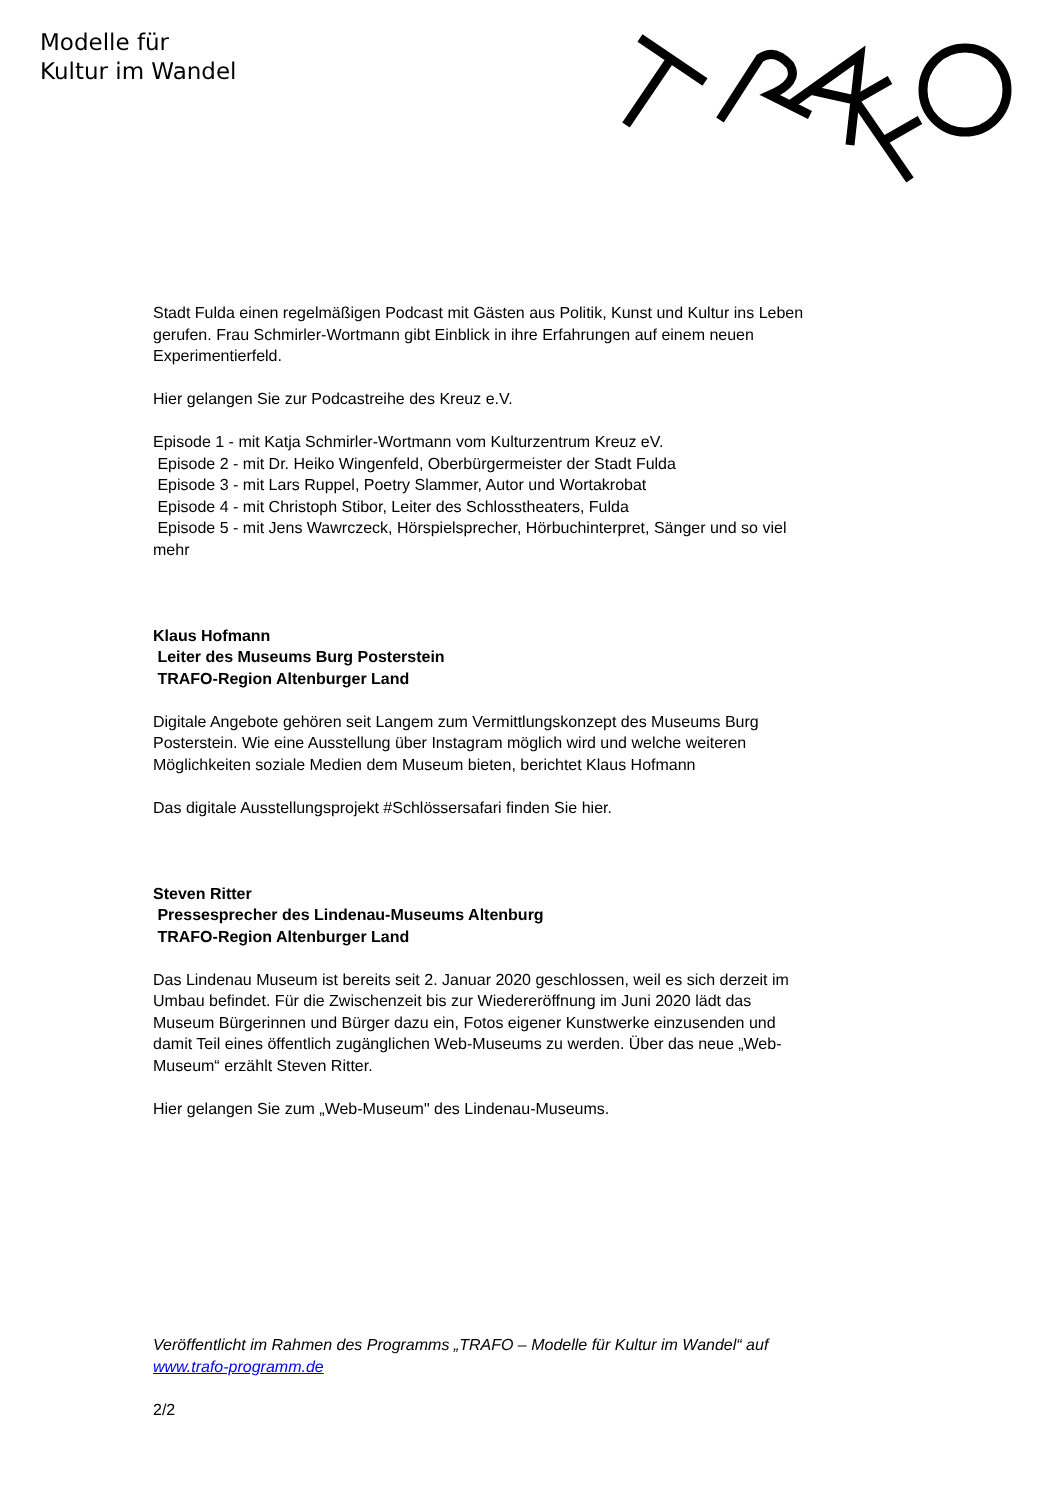Modelle für
Kultur im Wandel
Stadt Fulda einen regelmäßigen Podcast mit Gästen aus Politik, Kunst und Kultur ins Leben gerufen. Frau Schmirler-Wortmann gibt Einblick in ihre Erfahrungen auf einem neuen Experimentierfeld.
Hier gelangen Sie zur Podcastreihe des Kreuz e.V.
Episode 1 - mit Katja Schmirler-Wortmann vom Kulturzentrum Kreuz eV.
Episode 2 - mit Dr. Heiko Wingenfeld, Oberbürgermeister der Stadt Fulda
Episode 3 - mit Lars Ruppel, Poetry Slammer, Autor und Wortakrobat
Episode 4 - mit Christoph Stibor, Leiter des Schlosstheaters, Fulda
Episode 5 - mit Jens Wawrczeck, Hörspielsprecher, Hörbuchinterpret, Sänger und so viel mehr
Klaus Hofmann
Leiter des Museums Burg Posterstein
TRAFO-Region Altenburger Land
Digitale Angebote gehören seit Langem zum Vermittlungskonzept des Museums Burg Posterstein. Wie eine Ausstellung über Instagram möglich wird und welche weiteren Möglichkeiten soziale Medien dem Museum bieten, berichtet Klaus Hofmann
Das digitale Ausstellungsprojekt #Schlössersafari finden Sie hier.
Steven Ritter
Pressesprecher des Lindenau-Museums Altenburg
TRAFO-Region Altenburger Land
Das Lindenau Museum ist bereits seit 2. Januar 2020 geschlossen, weil es sich derzeit im Umbau befindet. Für die Zwischenzeit bis zur Wiedereröffnung im Juni 2020 lädt das Museum Bürgerinnen und Bürger dazu ein, Fotos eigener Kunstwerke einzusenden und damit Teil eines öffentlich zugänglichen Web-Museums zu werden. Über das neue „Web-Museum“ erzählt Steven Ritter.
Hier gelangen Sie zum „Web-Museum" des Lindenau-Museums.
Veröffentlicht im Rahmen des Programms „TRAFO – Modelle für Kultur im Wandel“ auf www.trafo-programm.de
2/2